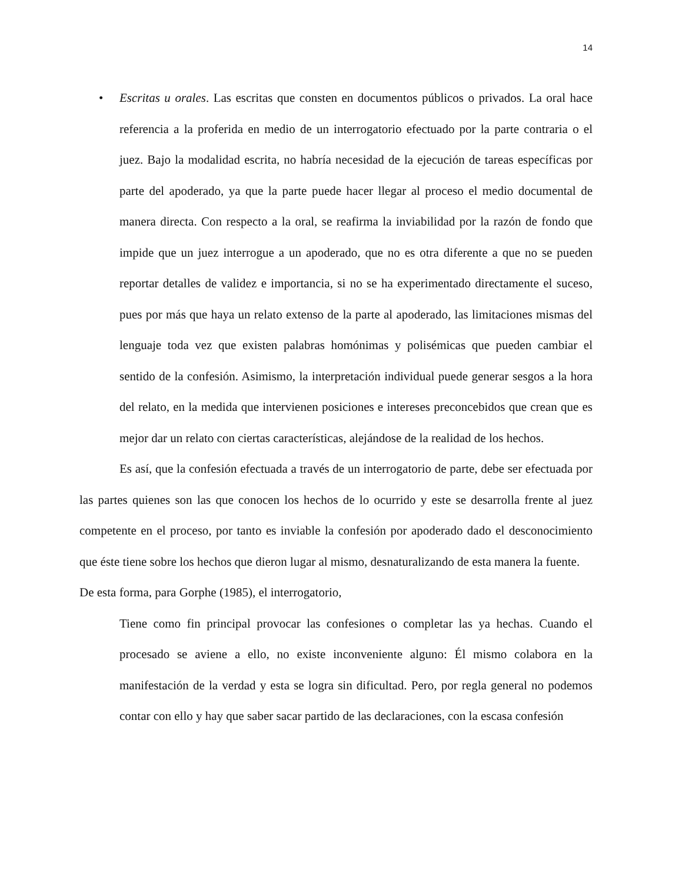14
• Escritas u orales. Las escritas que consten en documentos públicos o privados. La oral hace referencia a la proferida en medio de un interrogatorio efectuado por la parte contraria o el juez. Bajo la modalidad escrita, no habría necesidad de la ejecución de tareas específicas por parte del apoderado, ya que la parte puede hacer llegar al proceso el medio documental de manera directa. Con respecto a la oral, se reafirma la inviabilidad por la razón de fondo que impide que un juez interrogue a un apoderado, que no es otra diferente a que no se pueden reportar detalles de validez e importancia, si no se ha experimentado directamente el suceso, pues por más que haya un relato extenso de la parte al apoderado, las limitaciones mismas del lenguaje toda vez que existen palabras homónimas y polisémicas que pueden cambiar el sentido de la confesión. Asimismo, la interpretación individual puede generar sesgos a la hora del relato, en la medida que intervienen posiciones e intereses preconcebidos que crean que es mejor dar un relato con ciertas características, alejándose de la realidad de los hechos.
Es así, que la confesión efectuada a través de un interrogatorio de parte, debe ser efectuada por las partes quienes son las que conocen los hechos de lo ocurrido y este se desarrolla frente al juez competente en el proceso, por tanto es inviable la confesión por apoderado dado el desconocimiento que éste tiene sobre los hechos que dieron lugar al mismo, desnaturalizando de esta manera la fuente.
De esta forma, para Gorphe (1985), el interrogatorio,
Tiene como fin principal provocar las confesiones o completar las ya hechas. Cuando el procesado se aviene a ello, no existe inconveniente alguno: Él mismo colabora en la manifestación de la verdad y esta se logra sin dificultad. Pero, por regla general no podemos contar con ello y hay que saber sacar partido de las declaraciones, con la escasa confesión